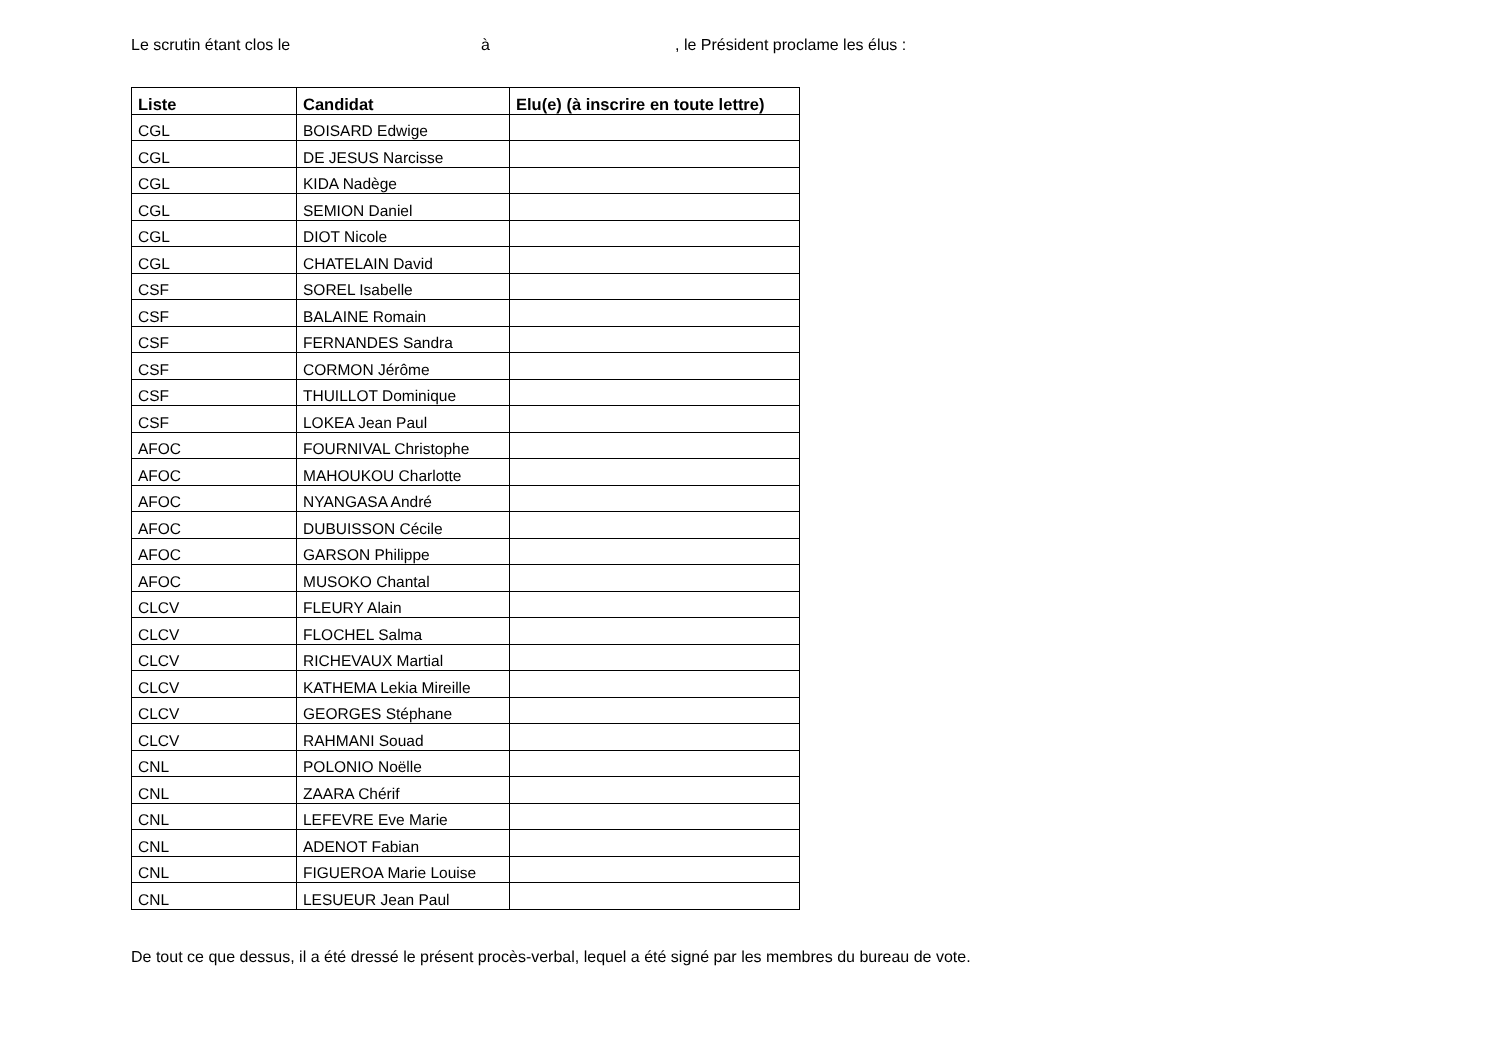Le scrutin étant clos le à , le Président proclame les élus :
| Liste | Candidat | Elu(e) (à inscrire en toute lettre) |
| --- | --- | --- |
| CGL | BOISARD Edwige | |
| CGL | DE JESUS Narcisse | |
| CGL | KIDA Nadège | |
| CGL | SEMION Daniel | |
| CGL | DIOT Nicole | |
| CGL | CHATELAIN David | |
| CSF | SOREL Isabelle | |
| CSF | BALAINE Romain | |
| CSF | FERNANDES Sandra | |
| CSF | CORMON Jérôme | |
| CSF | THUILLOT Dominique | |
| CSF | LOKEA Jean Paul | |
| AFOC | FOURNIVAL Christophe | |
| AFOC | MAHOUKOU Charlotte | |
| AFOC | NYANGASA André | |
| AFOC | DUBUISSON Cécile | |
| AFOC | GARSON Philippe | |
| AFOC | MUSOKO Chantal | |
| CLCV | FLEURY Alain | |
| CLCV | FLOCHEL Salma | |
| CLCV | RICHEVAUX Martial | |
| CLCV | KATHEMA Lekia Mireille | |
| CLCV | GEORGES Stéphane | |
| CLCV | RAHMANI Souad | |
| CNL | POLONIO Noëlle | |
| CNL | ZAARA Chérif | |
| CNL | LEFEVRE Eve Marie | |
| CNL | ADENOT Fabian | |
| CNL | FIGUEROA Marie Louise | |
| CNL | LESUEUR Jean Paul | |
De tout ce que dessus, il a été dressé le présent procès-verbal, lequel a été signé par les membres du bureau de vote.